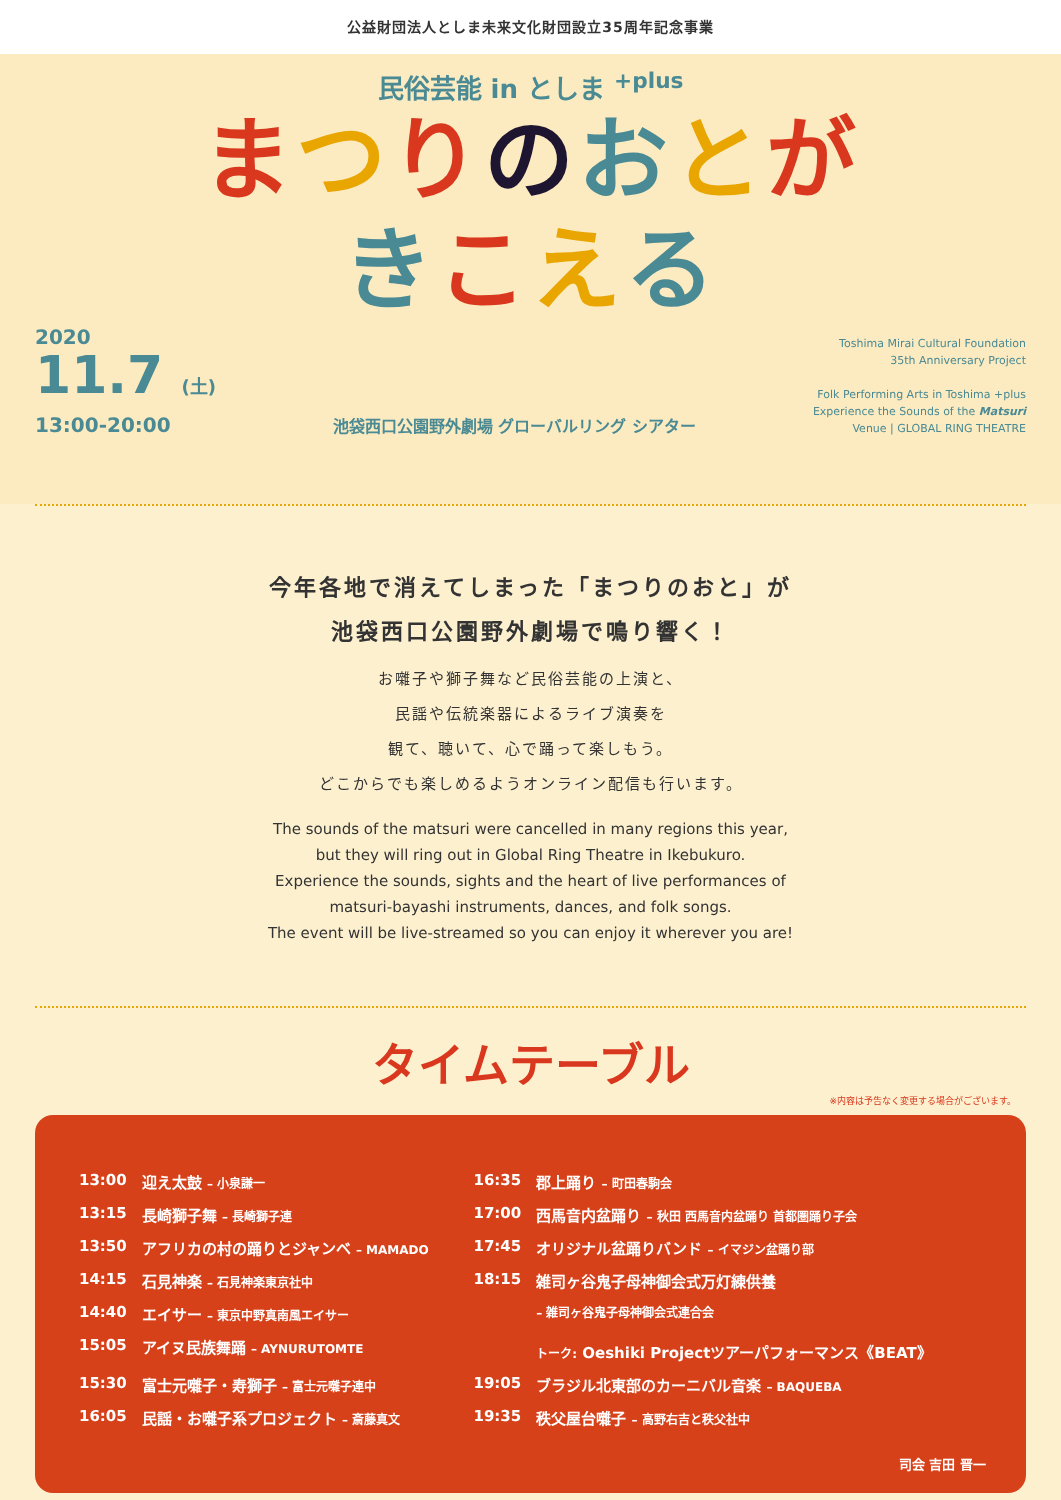公益財団法人としま未来文化財団設立35周年記念事業
民俗芸能 in としま <sup>+plus</sup>
まつりのおとが
きこえる
2020
11.7 (土)
13:00-20:00
池袋西口公園野外劇場 グローバルリング シアター
Toshima Mirai Cultural Foundation
35th Anniversary Project
Folk Performing Arts in Toshima +plus
Experience the Sounds of the Matsuri
Venue | GLOBAL RING THEATRE
今年各地で消えてしまった「まつりのおと」が
池袋西口公園野外劇場で鳴り響く！
お囃子や獅子舞など民俗芸能の上演と、
民謡や伝統楽器によるライブ演奏を
観て、聴いて、心で踊って楽しもう。
どこからでも楽しめるようオンライン配信も行います。
The sounds of the matsuri were cancelled in many regions this year,
but they will ring out in Global Ring Theatre in Ikebukuro.
Experience the sounds, sights and the heart of live performances of
matsuri-bayashi instruments, dances, and folk songs.
The event will be live-streamed so you can enjoy it wherever you are!
タイムテーブル
※内容は予告なく変更する場合がございます。
| 13:00 | 迎え太鼓 – 小泉謙一 | 16:35 | 郡上踊り – 町田春駒会 |
| 13:15 | 長崎獅子舞 – 長崎獅子連 | 17:00 | 西馬音内盆踊り – 秋田 西馬音内盆踊り 首都圏踊り子会 |
| 13:50 | アフリカの村の踊りとジャンベ – MAMADO | 17:45 | オリジナル盆踊りバンド – イマジン盆踊り部 |
| 14:15 | 石見神楽 – 石見神楽東京社中 | 18:15 | 雑司ヶ谷鬼子母神御会式万灯練供養 |
| 14:40 | エイサー – 東京中野真南風エイサー | | – 雑司ヶ谷鬼子母神御会式連合会 |
| 15:05 | アイヌ民族舞踊 – AYNURUTOMTE | | トーク: Oeshiki Projectツアーパフォーマンス《BEAT》 |
| 15:30 | 富士元囃子・寿獅子 – 富士元囃子連中 | 19:05 | ブラジル北東部のカーニバル音楽 – BAQUEBA |
| 16:05 | 民謡・お囃子系プロジェクト – 斎藤真文 | 19:35 | 秩父屋台囃子 – 高野右吉と秩父社中 |
司会 吉田 晋一